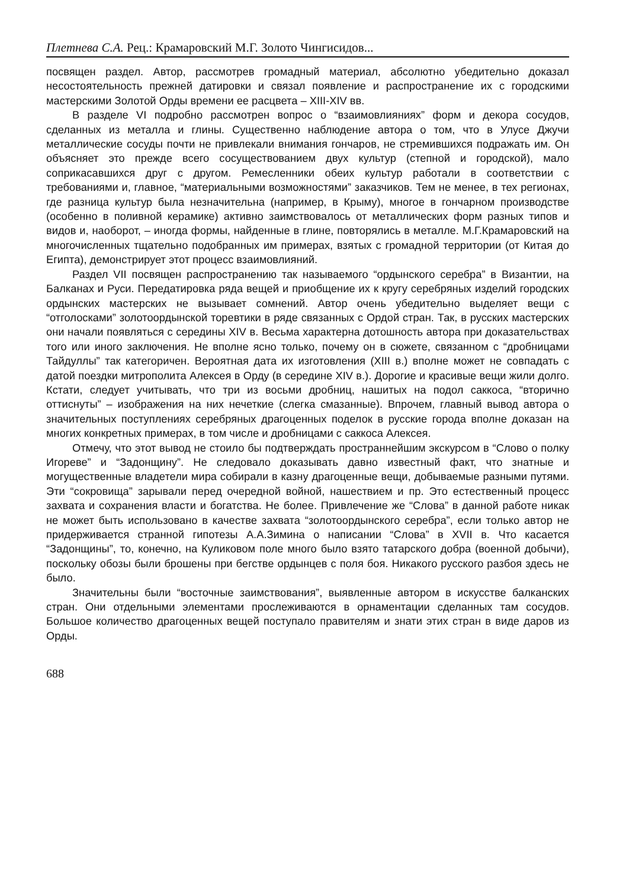Плетнева С.А. Рец.: Крамаровский М.Г. Золото Чингисидов...
посвящен раздел. Автор, рассмотрев громадный материал, абсолютно убедительно доказал несостоятельность прежней датировки и связал появление и распространение их с городскими мастерскими Золотой Орды времени ее расцвета – XIII-XIV вв.
В разделе VI подробно рассмотрен вопрос о “взаимовлияниях” форм и декора сосудов, сделанных из металла и глины. Существенно наблюдение автора о том, что в Улусе Джучи металлические сосуды почти не привлекали внимания гончаров, не стремившихся подражать им. Он объясняет это прежде всего сосуществованием двух культур (степной и городской), мало соприкасавшихся друг с другом. Ремесленники обеих культур работали в соответствии с требованиями и, главное, “материальными возможностями” заказчиков. Тем не менее, в тех регионах, где разница культур была незначительна (например, в Крыму), многое в гончарном производстве (особенно в поливной керамике) активно заимствовалось от металлических форм разных типов и видов и, наоборот, – иногда формы, найденные в глине, повторялись в металле. М.Г.Крамаровский на многочисленных тщательно подобранных им примерах, взятых с громадной территории (от Китая до Египта), демонстрирует этот процесс взаимовлияний.
Раздел VII посвящен распространению так называемого “ордынского серебра” в Византии, на Балканах и Руси. Передатировка ряда вещей и приобщение их к кругу серебряных изделий городских ордынских мастерских не вызывает сомнений. Автор очень убедительно выделяет вещи с “отголосками” золотоордынской торевтики в ряде связанных с Ордой стран. Так, в русских мастерских они начали появляться с середины XIV в. Весьма характерна дотошность автора при доказательствах того или иного заключения. Не вполне ясно только, почему он в сюжете, связанном с “дробницами Тайдуллы” так категоричен. Вероятная дата их изготовления (XIII в.) вполне может не совпадать с датой поездки митрополита Алексея в Орду (в середине XIV в.). Дорогие и красивые вещи жили долго. Кстати, следует учитывать, что три из восьми дробниц, нашитых на подол саккоса, “вторично оттиснуты” – изображения на них нечеткие (слегка смазанные). Впрочем, главный вывод автора о значительных поступлениях серебряных драгоценных поделок в русские города вполне доказан на многих конкретных примерах, в том числе и дробницами с саккоса Алексея.
Отмечу, что этот вывод не стоило бы подтверждать пространнейшим экскурсом в “Слово о полку Игореве” и “Задонщину”. Не следовало доказывать давно известный факт, что знатные и могущественные владетели мира собирали в казну драгоценные вещи, добываемые разными путями. Эти “сокровища” зарывали перед очередной войной, нашествием и пр. Это естественный процесс захвата и сохранения власти и богатства. Не более. Привлечение же “Слова” в данной работе никак не может быть использовано в качестве захвата “золотоордынского серебра”, если только автор не придерживается странной гипотезы А.А.Зимина о написании “Слова” в XVII в. Что касается “Задонщины”, то, конечно, на Куликовом поле много было взято татарского добра (военной добычи), поскольку обозы были брошены при бегстве ордынцев с поля боя. Никакого русского разбоя здесь не было.
Значительны были “восточные заимствования”, выявленные автором в искусстве балканских стран. Они отдельными элементами прослеживаются в орнаментации сделанных там сосудов. Большое количество драгоценных вещей поступало правителям и знати этих стран в виде даров из Орды.
688